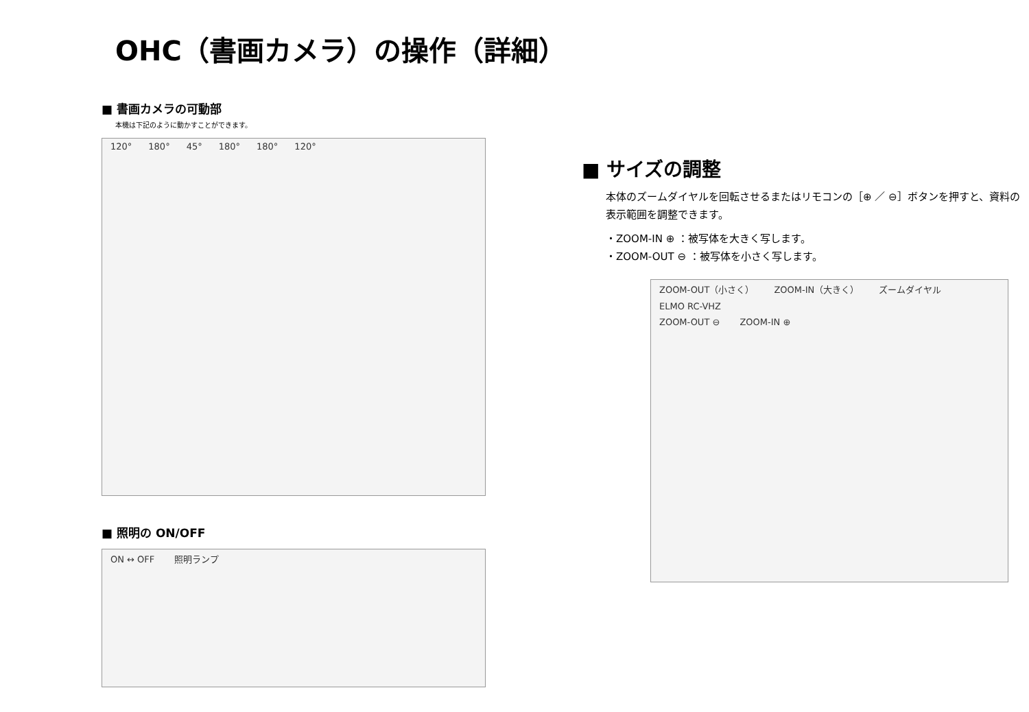OHC（書画カメラ）の操作（詳細）
■ 書画カメラの可動部
本機は下記のように動かすことができます。
120° 180° 45° 180° 180° 120°
■ 照明の ON/OFF
ON ↔ OFF 照明ランプ
■ サイズの調整
本体のズームダイヤルを回転させるまたはリモコンの［⊕ ／ ⊖］ボタンを押すと、資料の表示範囲を調整できます。
・ZOOM-IN ⊕ ：被写体を大きく写します。
・ZOOM-OUT ⊖ ：被写体を小さく写します。
ZOOM-OUT（小さく） ZOOM-IN（大きく） ズームダイヤル ELMO RC-VHZ
ZOOM-OUT ⊖ ZOOM-IN ⊕